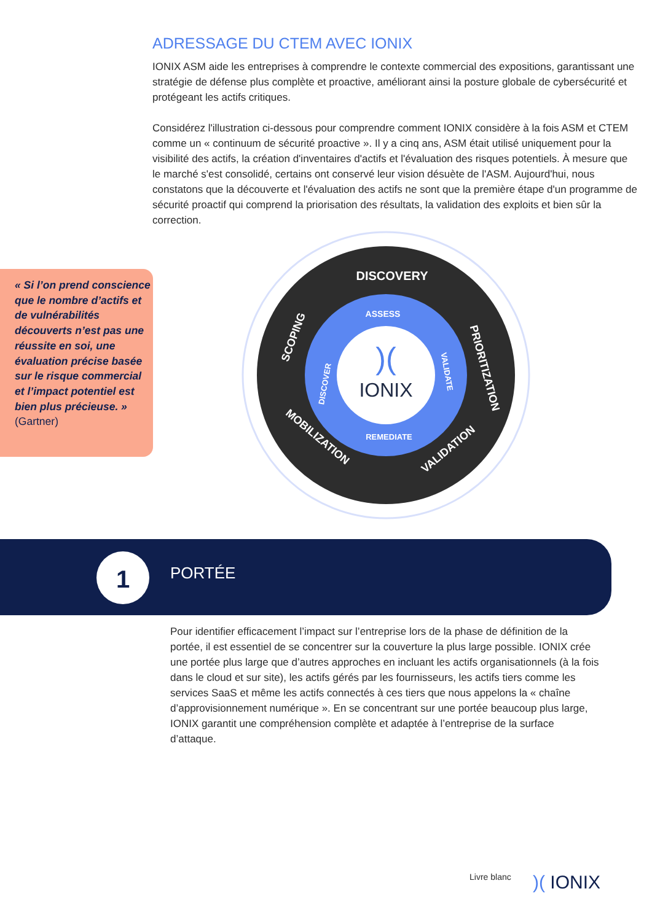ADRESSAGE DU CTEM AVEC IONIX
IONIX ASM aide les entreprises à comprendre le contexte commercial des expositions, garantissant une stratégie de défense plus complète et proactive, améliorant ainsi la posture globale de cybersécurité et protégeant les actifs critiques.
Considérez l'illustration ci-dessous pour comprendre comment IONIX considère à la fois ASM et CTEM comme un « continuum de sécurité proactive ». Il y a cinq ans, ASM était utilisé uniquement pour la visibilité des actifs, la création d'inventaires d'actifs et l'évaluation des risques potentiels. À mesure que le marché s'est consolidé, certains ont conservé leur vision désuète de l'ASM. Aujourd'hui, nous constatons que la découverte et l'évaluation des actifs ne sont que la première étape d'un programme de sécurité proactif qui comprend la priorisation des résultats, la validation des exploits et bien sûr la correction.
« Si l’on prend conscience que le nombre d’actifs et de vulnérabilités découverts n’est pas une réussite en soi, une évaluation précise basée sur le risque commercial et l’impact potentiel est bien plus précieuse. »
(Gartner)
DISCOVERY
SCOPING
PRIORITIZATION
MOBILIZATION
VALIDATION
ASSESS
DISCOVER
VALIDATE
REMEDIATE
IONIX
)(
1 PORTÉE
Pour identifier efficacement l’impact sur l’entreprise lors de la phase de définition de la portée, il est essentiel de se concentrer sur la couverture la plus large possible. IONIX crée une portée plus large que d’autres approches en incluant les actifs organisationnels (à la fois dans le cloud et sur site), les actifs gérés par les fournisseurs, les actifs tiers comme les services SaaS et même les actifs connectés à ces tiers que nous appelons la « chaîne d’approvisionnement numérique ». En se concentrant sur une portée beaucoup plus large, IONIX garantit une compréhension complète et adaptée à l’entreprise de la surface d’attaque.
Livre blanc )( IONIX